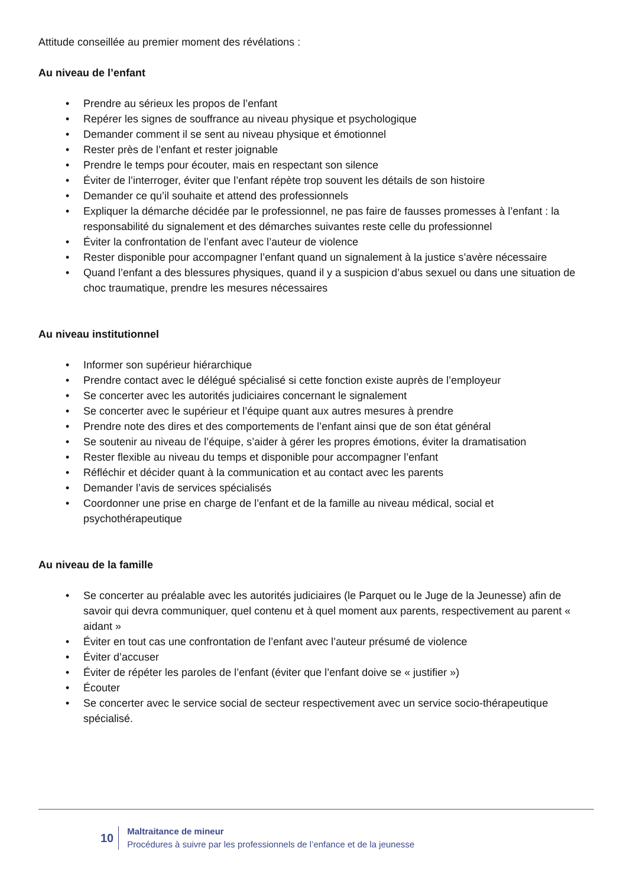Attitude conseillée au premier moment des révélations :
Au niveau de l’enfant
• Prendre au sérieux les propos de l’enfant
• Repérer les signes de souffrance au niveau physique et psychologique
• Demander comment il se sent au niveau physique et émotionnel
• Rester près de l’enfant et rester joignable
• Prendre le temps pour écouter, mais en respectant son silence
• Éviter de l’interroger, éviter que l’enfant répète trop souvent les détails de son histoire
• Demander ce qu’il souhaite et attend des professionnels
• Expliquer la démarche décidée par le professionnel, ne pas faire de fausses promesses à l’enfant : la responsabilité du signalement et des démarches suivantes reste celle du professionnel
• Éviter la confrontation de l’enfant avec l’auteur de violence
• Rester disponible pour accompagner l’enfant quand un signalement à la justice s’avère nécessaire
• Quand l’enfant a des blessures physiques, quand il y a suspicion d’abus sexuel ou dans une situation de choc traumatique, prendre les mesures nécessaires
Au niveau institutionnel
• Informer son supérieur hiérarchique
• Prendre contact avec le délégué spécialisé si cette fonction existe auprès de l’employeur
• Se concerter avec les autorités judiciaires concernant le signalement
• Se concerter avec le supérieur et l’équipe quant aux autres mesures à prendre
• Prendre note des dires et des comportements de l’enfant ainsi que de son état général
• Se soutenir au niveau de l’équipe, s’aider à gérer les propres émotions, éviter la dramatisation
• Rester flexible au niveau du temps et disponible pour accompagner l’enfant
• Réfléchir et décider quant à la communication et au contact avec les parents
• Demander l’avis de services spécialisés
• Coordonner une prise en charge de l’enfant et de la famille au niveau médical, social et psychothérapeutique
Au niveau de la famille
• Se concerter au préalable avec les autorités judiciaires (le Parquet ou le Juge de la Jeunesse) afin de savoir qui devra communiquer, quel contenu et à quel moment aux parents, respectivement au parent « aidant »
• Éviter en tout cas une confrontation de l’enfant avec l’auteur présumé de violence
• Éviter d’accuser
• Éviter de répéter les paroles de l’enfant (éviter que l’enfant doive se « justifier »)
• Écouter
• Se concerter avec le service social de secteur respectivement avec un service socio-thérapeutique spécialisé.
10
Maltraitance de mineur
Procédures à suivre par les professionnels de l’enfance et de la jeunesse